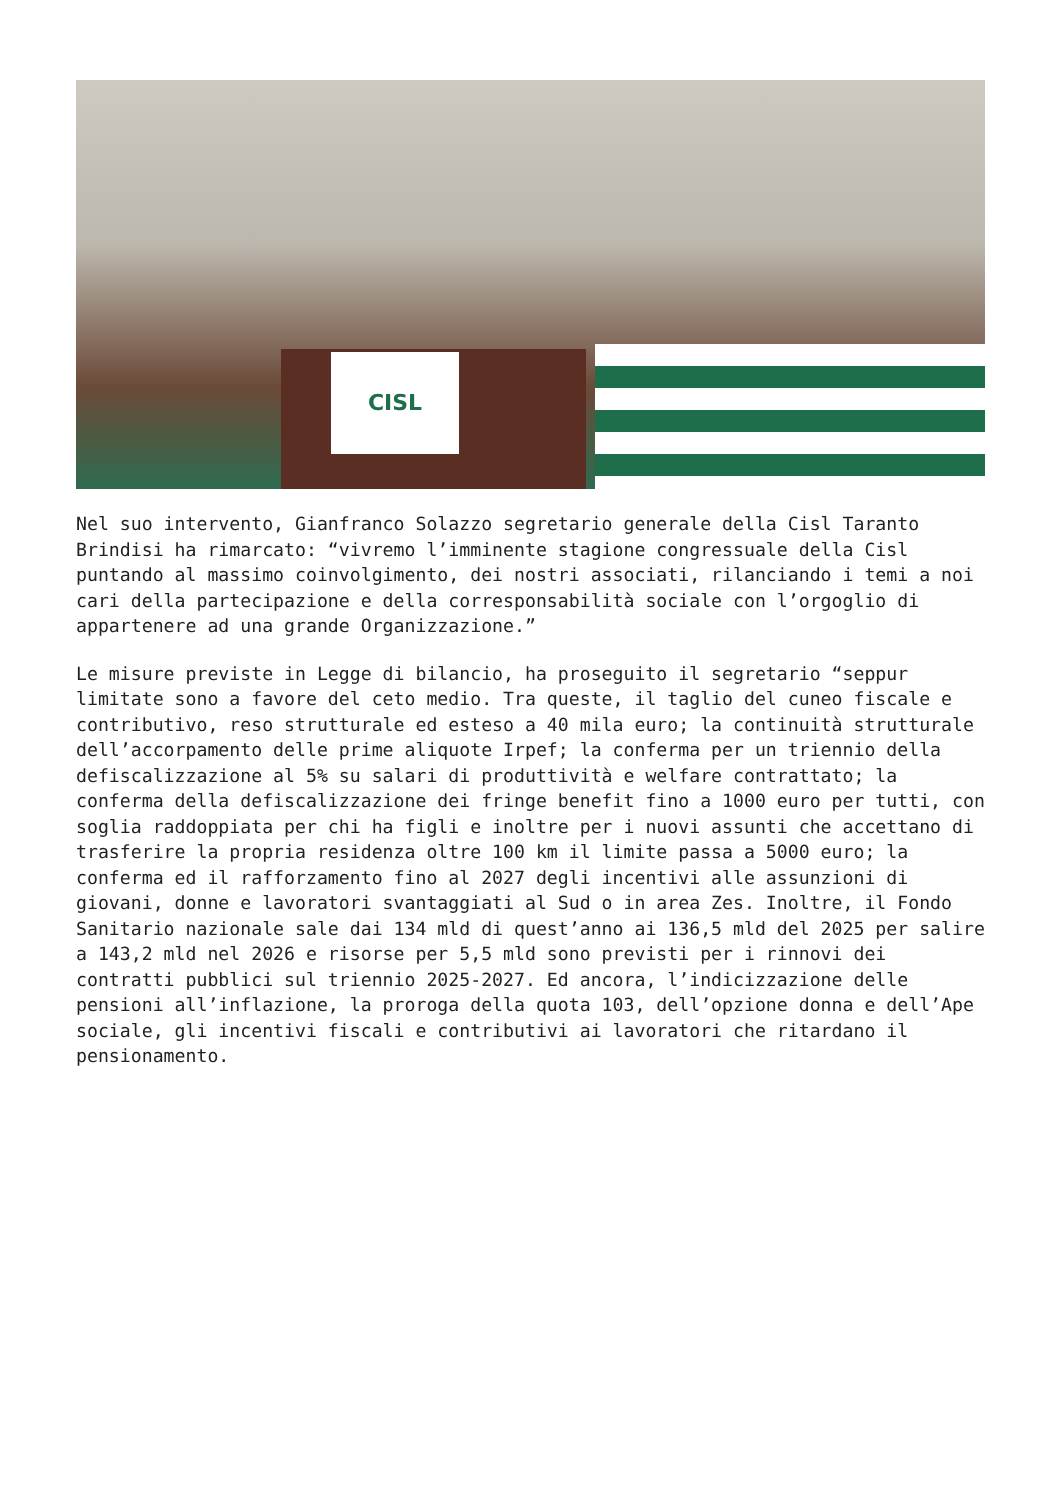CISL
Nel suo intervento, Gianfranco Solazzo segretario generale della Cisl Taranto Brindisi ha rimarcato: “vivremo l’imminente stagione congressuale della Cisl puntando al massimo coinvolgimento, dei nostri associati, rilanciando i temi a noi cari della partecipazione e della corresponsabilità sociale con l’orgoglio di appartenere ad una grande Organizzazione.”
Le misure previste in Legge di bilancio, ha proseguito il segretario “seppur limitate sono a favore del ceto medio. Tra queste, il taglio del cuneo fiscale e contributivo, reso strutturale ed esteso a 40 mila euro; la continuità strutturale dell’accorpamento delle prime aliquote Irpef; la conferma per un triennio della defiscalizzazione al 5% su salari di produttività e welfare contrattato; la conferma della defiscalizzazione dei fringe benefit fino a 1000 euro per tutti, con soglia raddoppiata per chi ha figli e inoltre per i nuovi assunti che accettano di trasferire la propria residenza oltre 100 km il limite passa a 5000 euro; la conferma ed il rafforzamento fino al 2027 degli incentivi alle assunzioni di giovani, donne e lavoratori svantaggiati al Sud o in area Zes. Inoltre, il Fondo Sanitario nazionale sale dai 134 mld di quest’anno ai 136,5 mld del 2025 per salire a 143,2 mld nel 2026 e risorse per 5,5 mld sono previsti per i rinnovi dei contratti pubblici sul triennio 2025-2027. Ed ancora, l’indicizzazione delle pensioni all’inflazione, la proroga della quota 103, dell’opzione donna e dell’Ape sociale, gli incentivi fiscali e contributivi ai lavoratori che ritardano il pensionamento.